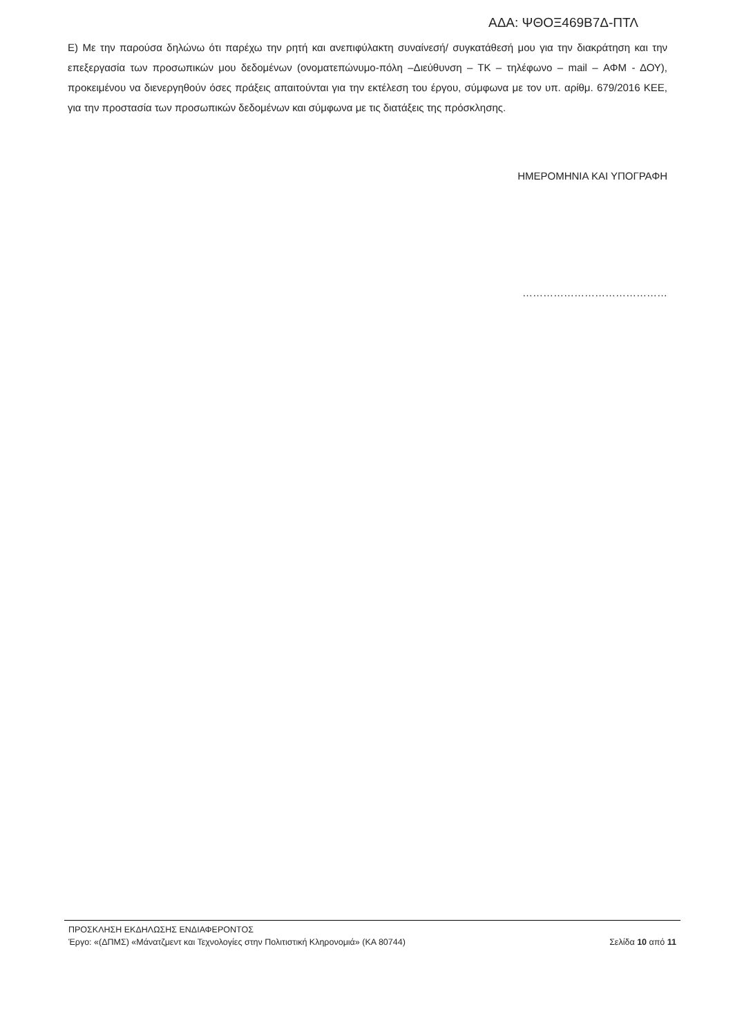ΑΔΑ: ΨΘΟΞ469Β7Δ-ΠΤΛ
Ε) Με την παρούσα δηλώνω ότι παρέχω την ρητή και ανεπιφύλακτη συναίνεσή/ συγκατάθεσή μου για την διακράτηση και την επεξεργασία των προσωπικών μου δεδομένων (ονοματεπώνυμο-πόλη –Διεύθυνση – ΤΚ – τηλέφωνο – mail – ΑΦΜ - ΔΟΥ), προκειμένου να διενεργηθούν όσες πράξεις απαιτούνται για την εκτέλεση του έργου, σύμφωνα με τον υπ. αρίθμ. 679/2016 ΚΕΕ, για την προστασία των προσωπικών δεδομένων και σύμφωνα με τις διατάξεις της πρόσκλησης.
ΗΜΕΡΟΜΗΝΙΑ ΚΑΙ ΥΠΟΓΡΑΦΗ
……………………………………
ΠΡΟΣΚΛΗΣΗ ΕΚΔΗΛΩΣΗΣ ΕΝΔΙΑΦΕΡΟΝΤΟΣ
Έργο: «(ΔΠΜΣ) «Μάνατζμεντ και Τεχνολογίες στην Πολιτιστική Κληρονομιά» (ΚΑ 80744) Σελίδα 10 από 11